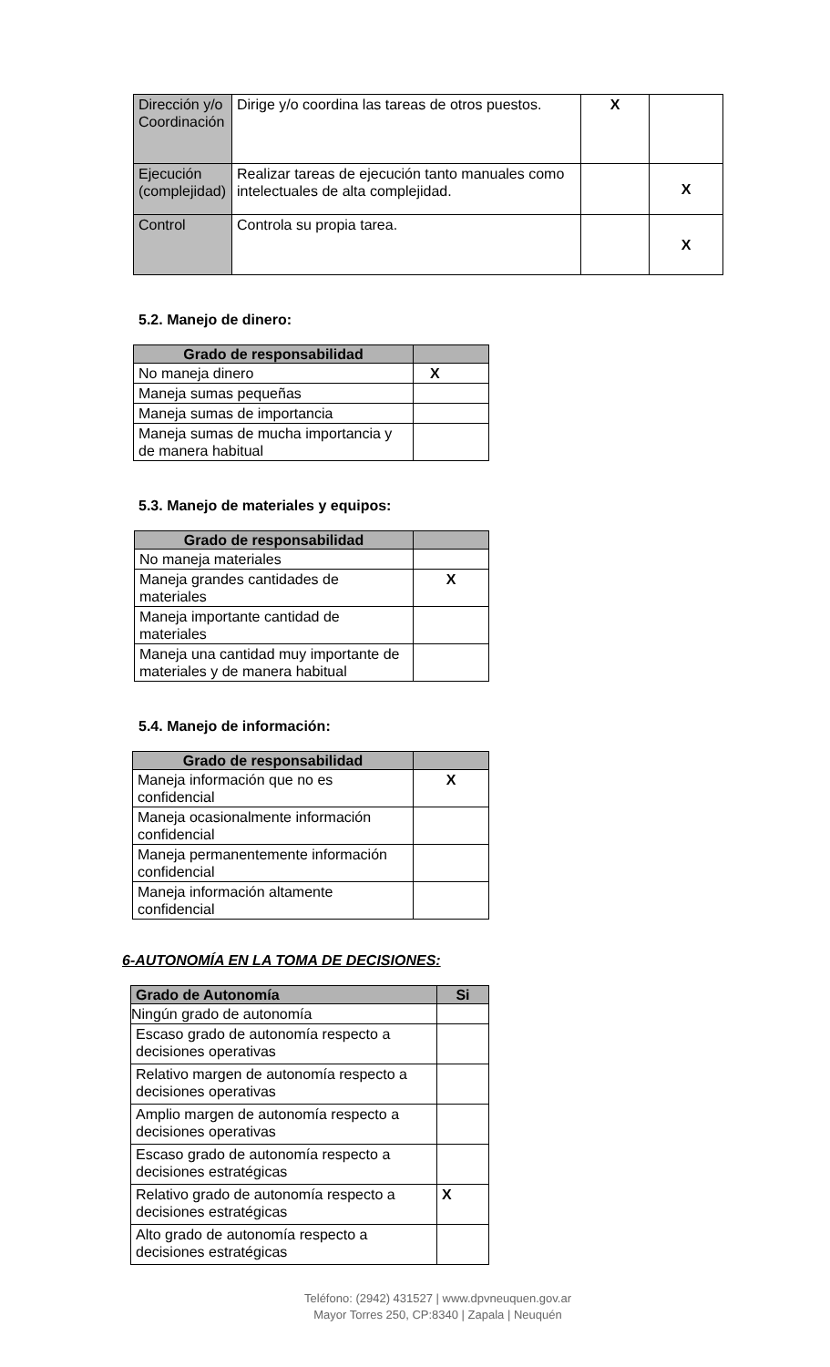| Dirección y/o Coordinación | Dirige y/o coordina las tareas de otros puestos. | X | |
| Ejecución (complejidad) | Realizar tareas de ejecución tanto manuales como intelectuales de alta complejidad. | | X |
| Control | Controla su propia tarea. | | X |
5.2. Manejo de dinero:
| Grado de responsabilidad | |
| --- | --- |
| No maneja dinero | X |
| Maneja sumas pequeñas | |
| Maneja sumas de importancia | |
| Maneja sumas de mucha importancia y de manera habitual | |
5.3. Manejo de materiales y equipos:
| Grado de responsabilidad | |
| --- | --- |
| No maneja materiales | |
| Maneja grandes cantidades de materiales | X |
| Maneja importante cantidad de materiales | |
| Maneja una cantidad muy importante de materiales y de manera habitual | |
5.4. Manejo de información:
| Grado de responsabilidad | |
| --- | --- |
| Maneja información que no es confidencial | X |
| Maneja ocasionalmente información confidencial | |
| Maneja permanentemente información confidencial | |
| Maneja información altamente confidencial | |
6-AUTONOMÍA EN LA TOMA DE DECISIONES:
| Grado de Autonomía | Si |
| --- | --- |
| Ningún grado de autonomía | |
| Escaso grado de autonomía respecto a decisiones operativas | |
| Relativo margen de autonomía respecto a decisiones operativas | |
| Amplio margen de autonomía respecto a decisiones operativas | |
| Escaso grado de autonomía respecto a decisiones estratégicas | |
| Relativo grado de autonomía respecto a decisiones estratégicas | X |
| Alto grado de autonomía respecto a decisiones estratégicas | |
Teléfono: (2942) 431527 | www.dpvneuquen.gov.ar
Mayor Torres 250, CP:8340 | Zapala | Neuquén